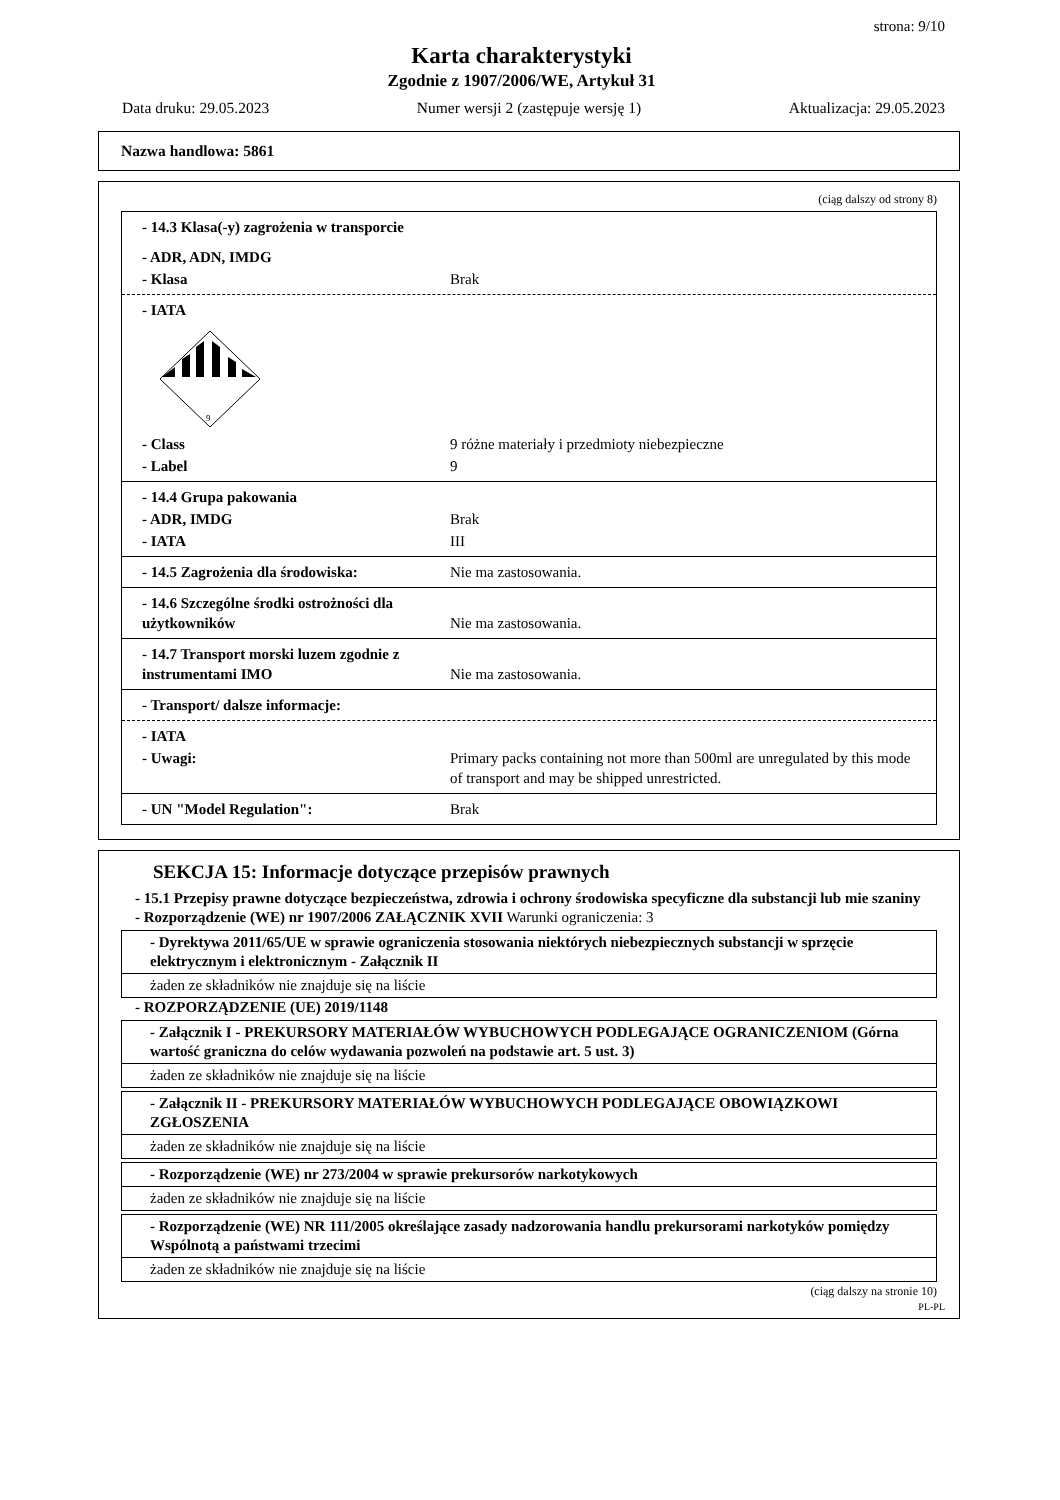strona: 9/10
Karta charakterystyki
Zgodnie z 1907/2006/WE, Artykuł 31
Data druku: 29.05.2023 Numer wersji 2 (zastępuje wersję 1) Aktualizacja: 29.05.2023
Nazwa handlowa: 5861
(ciąg dalszy od strony 8)
- 14.3 Klasa(-y) zagrożenia w transporcie
- ADR, ADN, IMDG
- Klasa Brak
- IATA
9
- Class 9 różne materiały i przedmioty niebezpieczne
- Label 9
- 14.4 Grupa pakowania
- ADR, IMDG Brak
- IATA III
- 14.5 Zagrożenia dla środowiska: Nie ma zastosowania.
- 14.6 Szczególne środki ostrożności dla użytkowników Nie ma zastosowania.
- 14.7 Transport morski luzem zgodnie z instrumentami IMO Nie ma zastosowania.
- Transport/ dalsze informacje:
- IATA
- Uwagi: Primary packs containing not more than 500ml are unregulated by this mode of transport and may be shipped unrestricted.
- UN "Model Regulation": Brak
SEKCJA 15: Informacje dotyczące przepisów prawnych
- 15.1 Przepisy prawne dotyczące bezpieczeństwa, zdrowia i ochrony środowiska specyficzne dla substancji lub mie szaniny
- Rozporządzenie (WE) nr 1907/2006 ZAŁĄCZNIK XVII Warunki ograniczenia: 3
- Dyrektywa 2011/65/UE w sprawie ograniczenia stosowania niektórych niebezpiecznych substancji w sprzęcie elektrycznym i elektronicznym - Załącznik II
żaden ze składników nie znajduje się na liście
- ROZPORZĄDZENIE (UE) 2019/1148
- Załącznik I - PREKURSORY MATERIAŁÓW WYBUCHOWYCH PODLEGAJĄCE OGRANICZENIOM (Górna wartość graniczna do celów wydawania pozwoleń na podstawie art. 5 ust. 3)
żaden ze składników nie znajduje się na liście
- Załącznik II - PREKURSORY MATERIAŁÓW WYBUCHOWYCH PODLEGAJĄCE OBOWIĄZKOWI ZGŁOSZENIA
żaden ze składników nie znajduje się na liście
- Rozporządzenie (WE) nr 273/2004 w sprawie prekursorów narkotykowych
żaden ze składników nie znajduje się na liście
- Rozporządzenie (WE) NR 111/2005 określające zasady nadzorowania handlu prekursorami narkotyków pomiędzy Wspólnotą a państwami trzecimi
żaden ze składników nie znajduje się na liście
(ciąg dalszy na stronie 10)
PL-PL